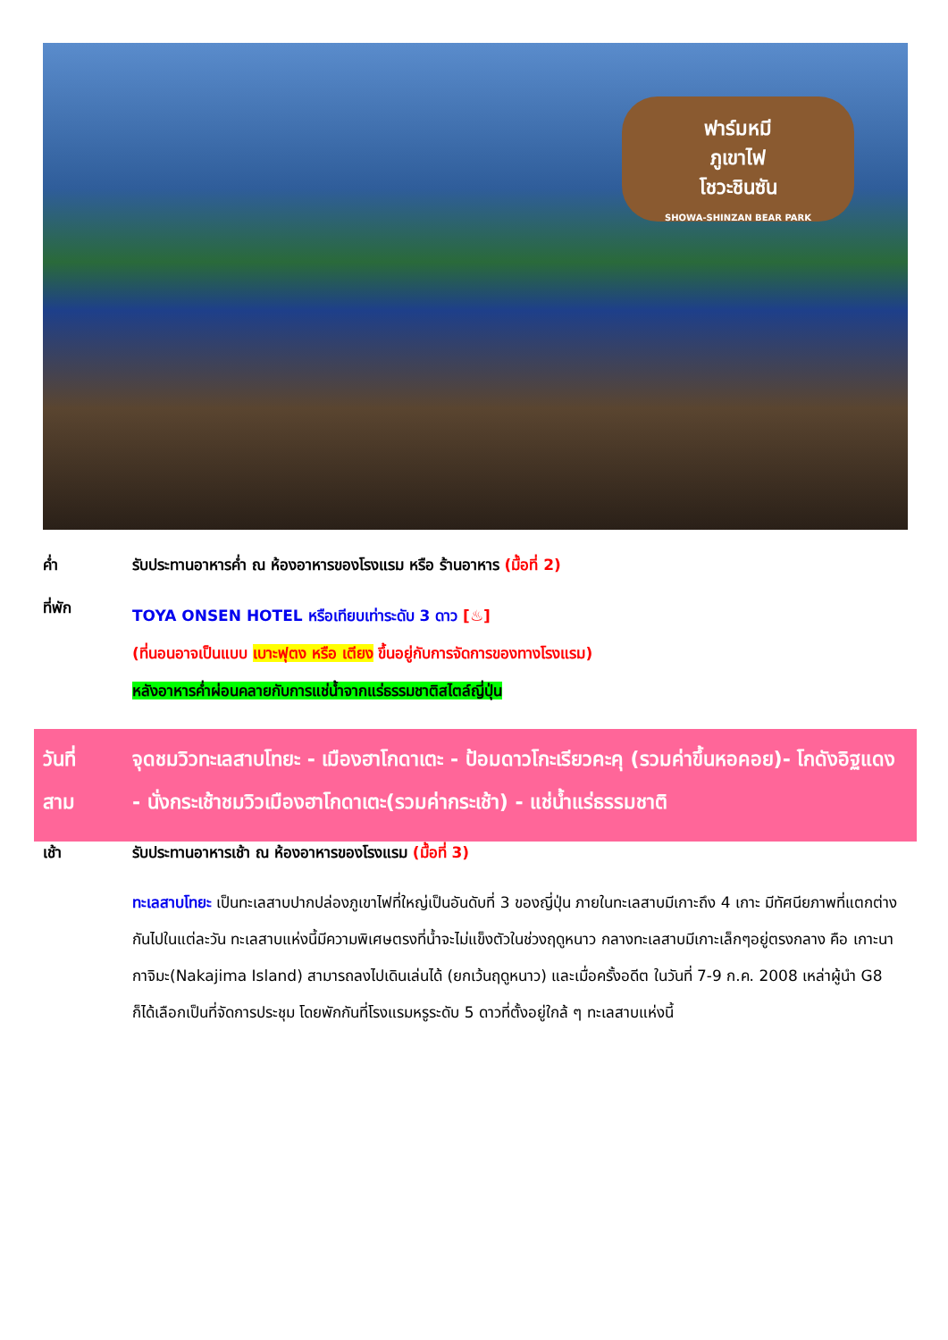ฟาร์มหมี
ภูเขาไฟ
โชวะชินซัน
SHOWA-SHINZAN BEAR PARK
ค่ำ รับประทานอาหารค่ำ ณ ห้องอาหารของโรงแรม หรือ ร้านอาหาร (มื้อที่ 2)
ที่พัก
TOYA ONSEN HOTEL หรือเทียบเท่าระดับ 3 ดาว [♨]
(ที่นอนอาจเป็นแบบ เบาะฟุตง หรือ เตียง ขึ้นอยู่กับการจัดการของทางโรงแรม)
หลังอาหารค่ำผ่อนคลายกับการแช่น้ำจากแร่ธรรมชาติสไตล์ญี่ปุ่น
วันที่
สาม
จุดชมวิวทะเลสาบโทยะ - เมืองฮาโกดาเตะ - ป้อมดาวโกะเรียวคะคุ (รวมค่าขึ้นหอคอย)- โกดังอิฐแดง - นั่งกระเช้าชมวิวเมืองฮาโกดาเตะ(รวมค่ากระเช้า) - แช่น้ำแร่ธรรมชาติ
เช้า รับประทานอาหารเช้า ณ ห้องอาหารของโรงแรม (มื้อที่ 3)
ทะเลสาบโทยะ เป็นทะเลสาบปากปล่องภูเขาไฟที่ใหญ่เป็นอันดับที่ 3 ของญี่ปุ่น ภายในทะเลสาบมีเกาะถึง 4 เกาะ มีทัศนียภาพที่แตกต่างกันไปในแต่ละวัน ทะเลสาบแห่งนี้มีความพิเศษตรงที่น้ำจะไม่แข็งตัวในช่วงฤดูหนาว กลางทะเลสาบมีเกาะเล็กๆอยู่ตรงกลาง คือ เกาะนากาจิมะ(Nakajima Island) สามารถลงไปเดินเล่นได้ (ยกเว้นฤดูหนาว) และเมื่อครั้งอดีต ในวันที่ 7-9 ก.ค. 2008 เหล่าผู้นำ G8 ก็ได้เลือกเป็นที่จัดการประชุม โดยพักกันที่โรงแรมหรูระดับ 5 ดาวที่ตั้งอยู่ใกล้ ๆ ทะเลสาบแห่งนี้